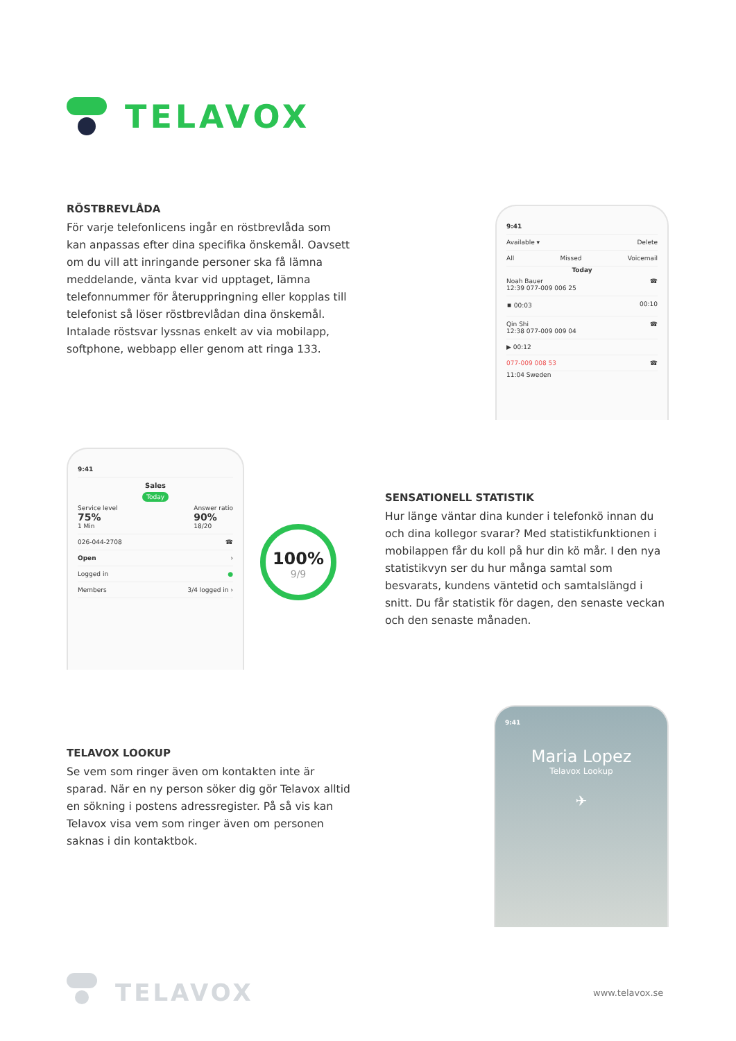TELAVOX
RÖSTBREVLÅDA
För varje telefonlicens ingår en röstbrevlåda som kan anpassas efter dina specifika önskemål. Oavsett om du vill att inringande personer ska få lämna meddelande, vänta kvar vid upptaget, lämna telefonnummer för återuppringning eller kopplas till telefonist så löser röstbrevlådan dina önskemål. Intalade röstsvar lyssnas enkelt av via mobilapp, softphone, webbapp eller genom att ringa 133.
9:41
Available ▾ Delete
All Missed Voicemail
Today
Noah Bauer
12:39 077-009 006 25 ☎
⏹ 00:03 00:10
Qin Shi
12:38 077-009 009 04 ☎
▶ 00:12
077-009 008 53 ☎
11:04 Sweden
9:41
Sales
Today
Service level
75%
1 Min Answer ratio
90%
18/20
026-044-2708 ☎
Open ›
Logged in ●
Members 3/4 logged in ›
100%
9/9
SENSATIONELL STATISTIK
Hur länge väntar dina kunder i telefonkö innan du och dina kollegor svarar? Med statistikfunktionen i mobilappen får du koll på hur din kö mår. I den nya statistikvyn ser du hur många samtal som besvarats, kundens väntetid och samtalslängd i snitt. Du får statistik för dagen, den senaste veckan och den senaste månaden.
TELAVOX LOOKUP
Se vem som ringer även om kontakten inte är sparad. När en ny person söker dig gör Telavox alltid en sökning i postens adressregister. På så vis kan Telavox visa vem som ringer även om personen saknas i din kontaktbok.
9:41
Maria Lopez
Telavox Lookup
✈
TELAVOX
www.telavox.se